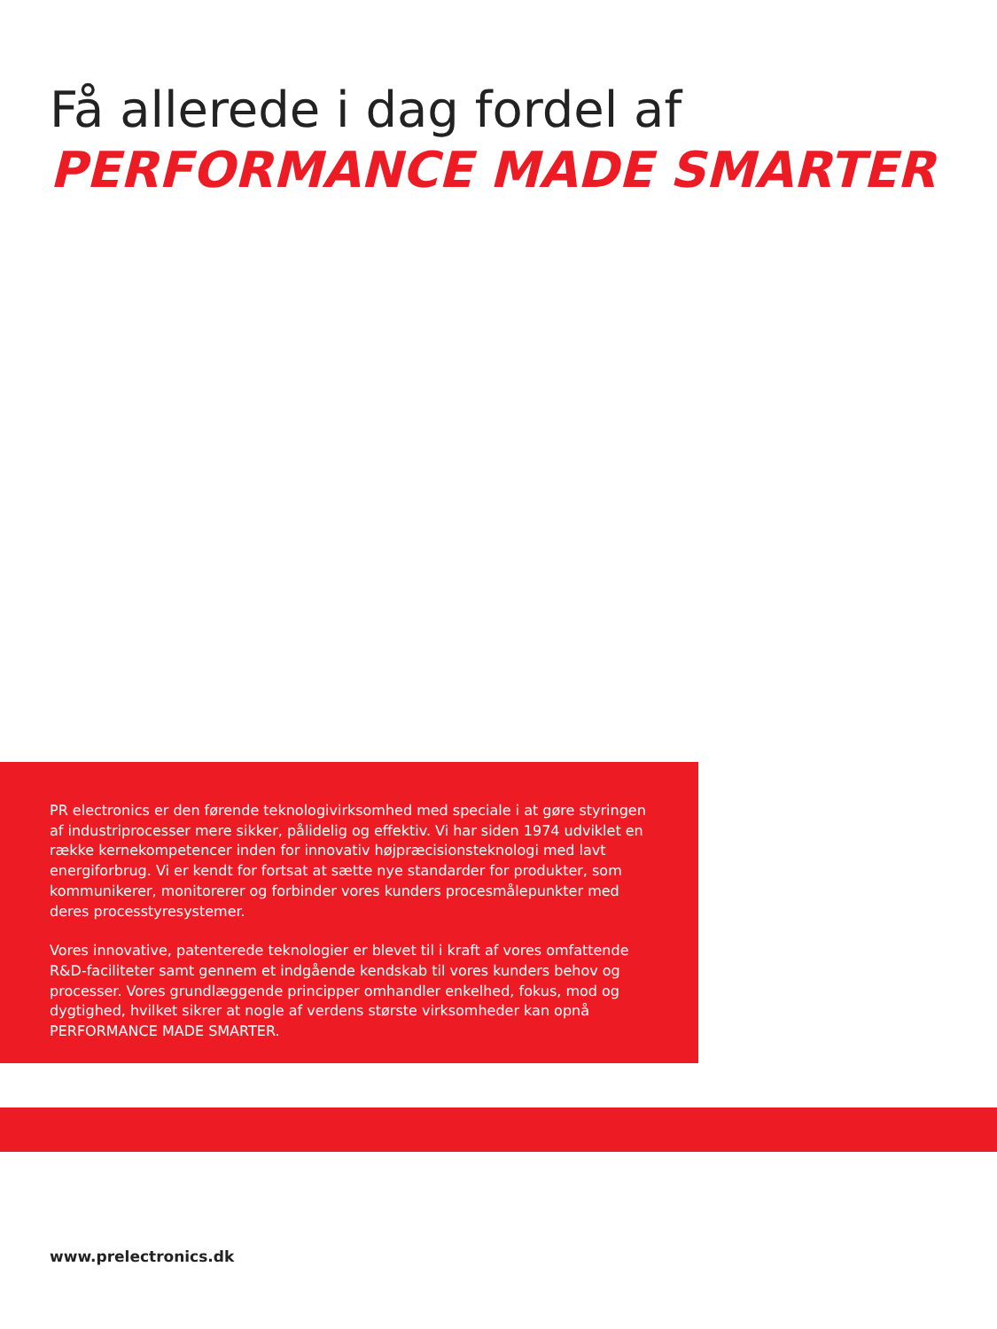Få allerede i dag fordel af
PERFORMANCE MADE SMARTER
PR electronics er den førende teknologivirksomhed med speciale i at gøre styringen af industriprocesser mere sikker, pålidelig og effektiv. Vi har siden 1974 udviklet en række kernekompetencer inden for innovativ højpræcisionsteknologi med lavt energiforbrug. Vi er kendt for fortsat at sætte nye standarder for produkter, som kommunikerer, monitorerer og forbinder vores kunders procesmålepunkter med deres processtyresystemer.
Vores innovative, patenterede teknologier er blevet til i kraft af vores omfattende R&D-faciliteter samt gennem et indgående kendskab til vores kunders behov og processer. Vores grundlæggende principper omhandler enkelhed, fokus, mod og dygtighed, hvilket sikrer at nogle af verdens største virksomheder kan opnå PERFORMANCE MADE SMARTER.
www.prelectronics.dk